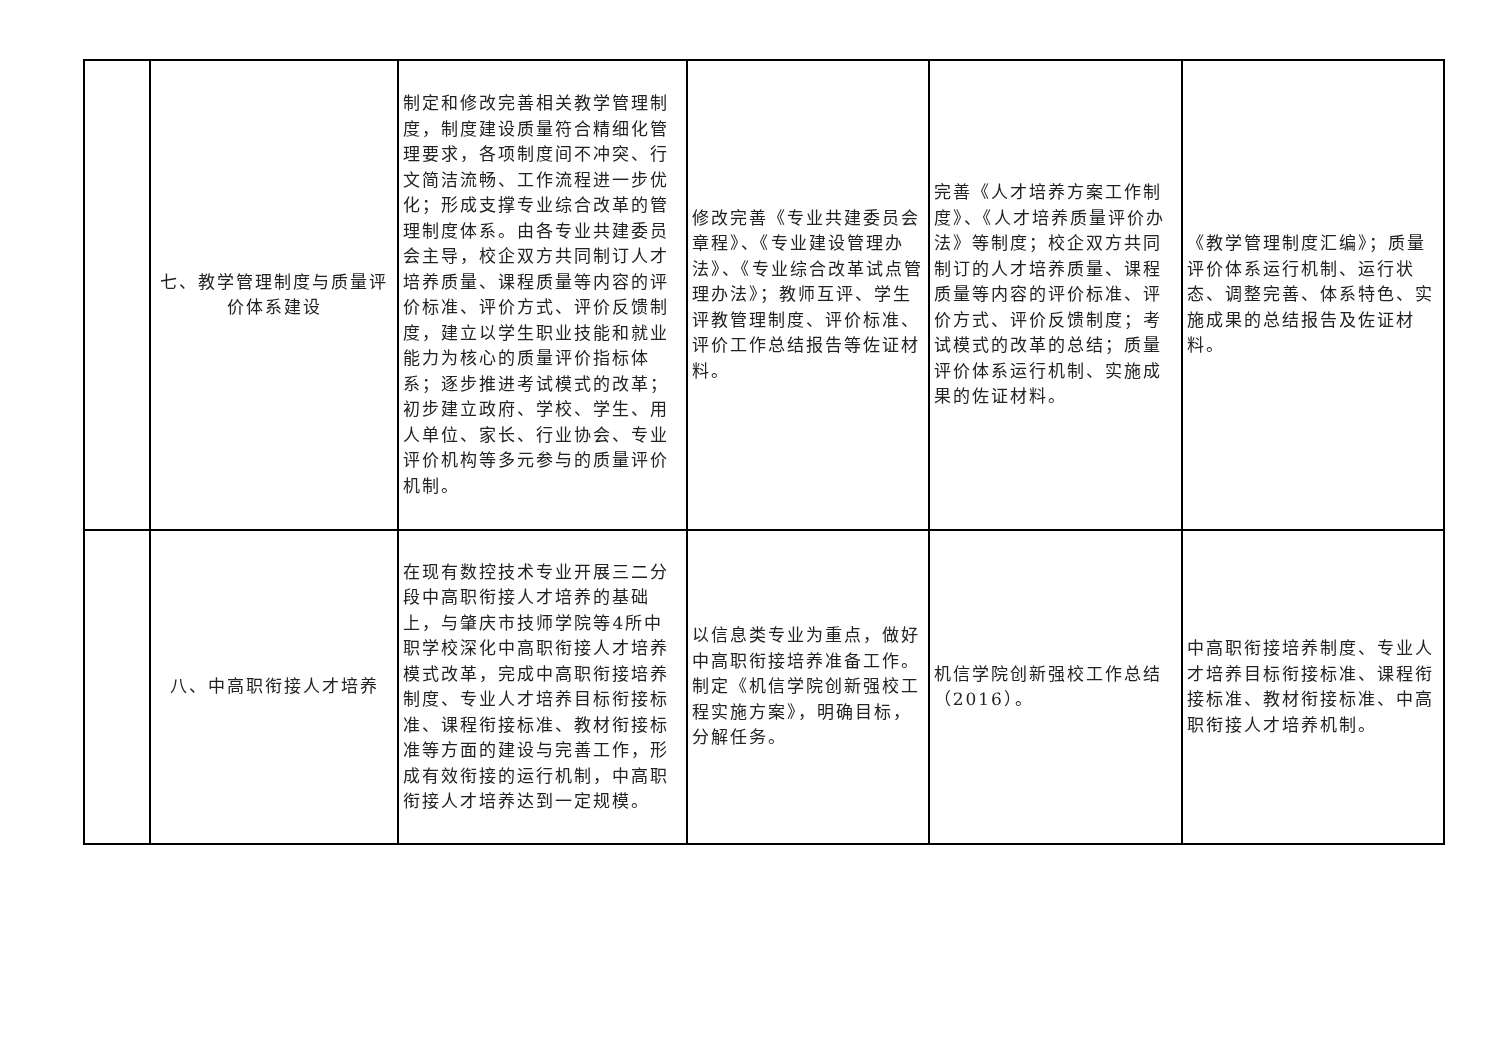| | 七、教学管理制度与质量评价体系建设 | 制定和修改完善相关教学管理制度，制度建设质量符合精细化管理要求，各项制度间不冲突、行文简洁流畅、工作流程进一步优化；形成支撑专业综合改革的管理制度体系。由各专业共建委员会主导，校企双方共同制订人才培养质量、课程质量等内容的评价标准、评价方式、评价反馈制度，建立以学生职业技能和就业能力为核心的质量评价指标体系；逐步推进考试模式的改革；初步建立政府、学校、学生、用人单位、家长、行业协会、专业评价机构等多元参与的质量评价机制。 | 修改完善《专业共建委员会章程》、《专业建设管理办法》、《专业综合改革试点管理办法》；教师互评、学生评教管理制度、评价标准、评价工作总结报告等佐证材料。 | 完善《人才培养方案工作制度》、《人才培养质量评价办法》等制度；校企双方共同制订的人才培养质量、课程质量等内容的评价标准、评价方式、评价反馈制度；考试模式的改革的总结；质量评价体系运行机制、实施成果的佐证材料。 | 《教学管理制度汇编》；质量评价体系运行机制、运行状态、调整完善、体系特色、实施成果的总结报告及佐证材料。 |
| | 八、中高职衔接人才培养 | 在现有数控技术专业开展三二分段中高职衔接人才培养的基础上，与肇庆市技师学院等4所中职学校深化中高职衔接人才培养模式改革，完成中高职衔接培养制度、专业人才培养目标衔接标准、课程衔接标准、教材衔接标准等方面的建设与完善工作，形成有效衔接的运行机制，中高职衔接人才培养达到一定规模。 | 以信息类专业为重点，做好中高职衔接培养准备工作。制定《机信学院创新强校工程实施方案》，明确目标，分解任务。 | 机信学院创新强校工作总结（2016）。 | 中高职衔接培养制度、专业人才培养目标衔接标准、课程衔接标准、教材衔接标准、中高职衔接人才培养机制。 |